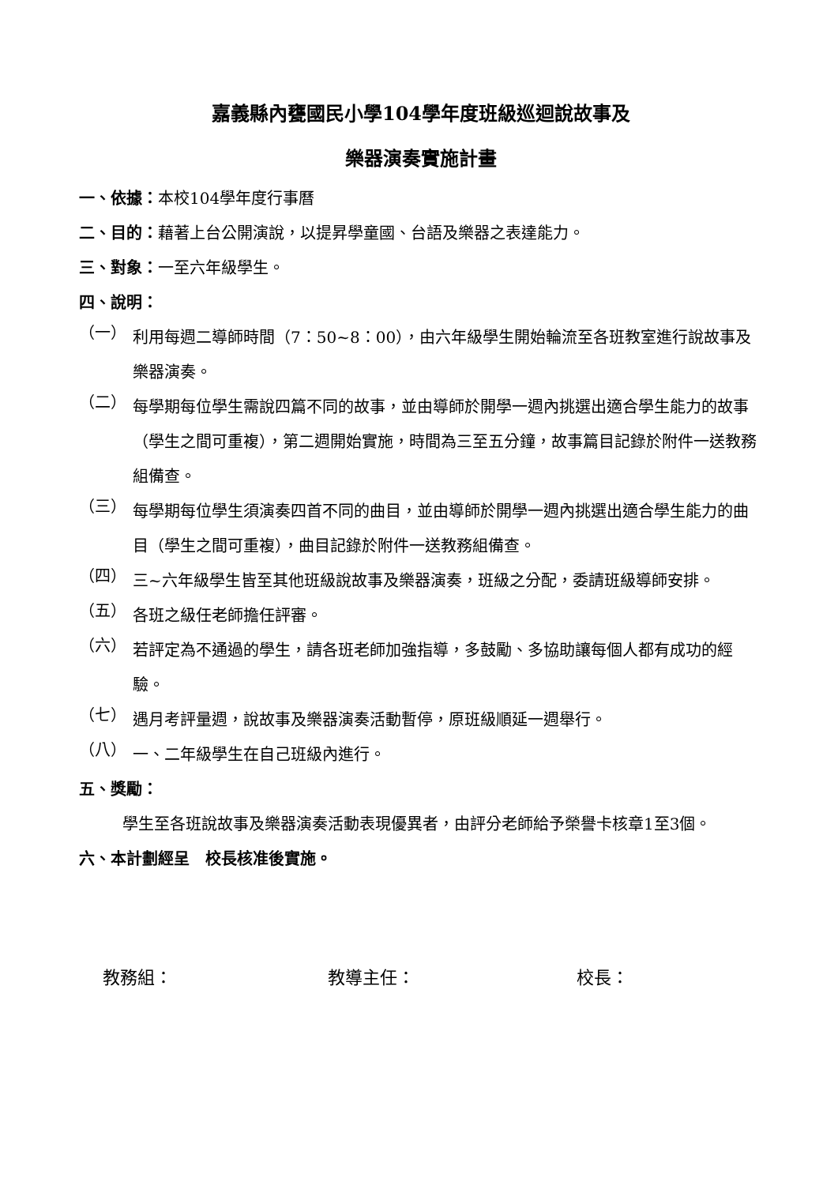嘉義縣內甕國民小學104學年度班級巡迴說故事及
樂器演奏實施計畫
一、依據：本校104學年度行事曆
二、目的：藉著上台公開演說，以提昇學童國、台語及樂器之表達能力。
三、對象：一至六年級學生。
四、說明：
（一）
利用每週二導師時間（7：50~8：00），由六年級學生開始輪流至各班教室進行說故事及樂器演奏。
（二）
每學期每位學生需說四篇不同的故事，並由導師於開學一週內挑選出適合學生能力的故事（學生之間可重複），第二週開始實施，時間為三至五分鐘，故事篇目記錄於附件一送教務組備查。
（三）
每學期每位學生須演奏四首不同的曲目，並由導師於開學一週內挑選出適合學生能力的曲目（學生之間可重複），曲目記錄於附件一送教務組備查。
（四）
三~六年級學生皆至其他班級說故事及樂器演奏，班級之分配，委請班級導師安排。
（五）
各班之級任老師擔任評審。
（六）
若評定為不通過的學生，請各班老師加強指導，多鼓勵、多協助讓每個人都有成功的經驗。
（七）
遇月考評量週，說故事及樂器演奏活動暫停，原班級順延一週舉行。
（八）
一、二年級學生在自己班級內進行。
五、獎勵：
學生至各班說故事及樂器演奏活動表現優異者，由評分老師給予榮譽卡核章1至3個。
六、本計劃經呈　校長核准後實施。
教務組： 教導主任： 校長：